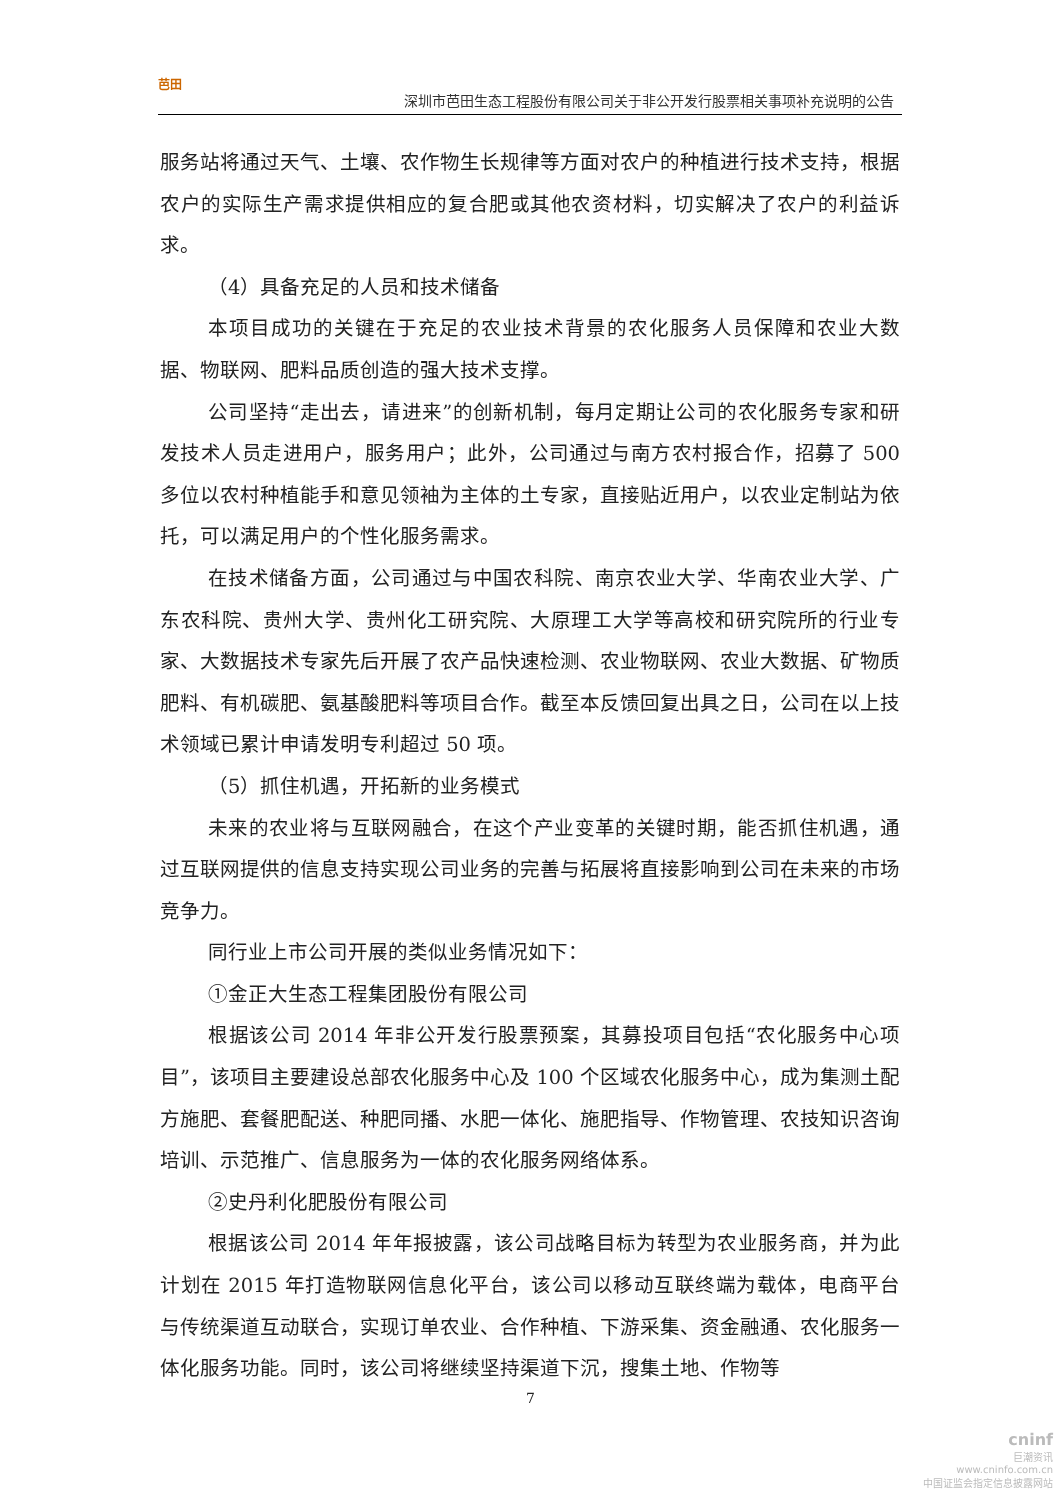芭田
深圳市芭田生态工程股份有限公司关于非公开发行股票相关事项补充说明的公告
服务站将通过天气、土壤、农作物生长规律等方面对农户的种植进行技术支持，根据农户的实际生产需求提供相应的复合肥或其他农资材料，切实解决了农户的利益诉求。
（4）具备充足的人员和技术储备
本项目成功的关键在于充足的农业技术背景的农化服务人员保障和农业大数据、物联网、肥料品质创造的强大技术支撑。
公司坚持“走出去，请进来”的创新机制，每月定期让公司的农化服务专家和研发技术人员走进用户，服务用户；此外，公司通过与南方农村报合作，招募了 500 多位以农村种植能手和意见领袖为主体的土专家，直接贴近用户，以农业定制站为依托，可以满足用户的个性化服务需求。
在技术储备方面，公司通过与中国农科院、南京农业大学、华南农业大学、广东农科院、贵州大学、贵州化工研究院、大原理工大学等高校和研究院所的行业专家、大数据技术专家先后开展了农产品快速检测、农业物联网、农业大数据、矿物质肥料、有机碳肥、氨基酸肥料等项目合作。截至本反馈回复出具之日，公司在以上技术领域已累计申请发明专利超过 50 项。
（5）抓住机遇，开拓新的业务模式
未来的农业将与互联网融合，在这个产业变革的关键时期，能否抓住机遇，通过互联网提供的信息支持实现公司业务的完善与拓展将直接影响到公司在未来的市场竞争力。
同行业上市公司开展的类似业务情况如下：
①金正大生态工程集团股份有限公司
根据该公司 2014 年非公开发行股票预案，其募投项目包括“农化服务中心项目”，该项目主要建设总部农化服务中心及 100 个区域农化服务中心，成为集测土配方施肥、套餐肥配送、种肥同播、水肥一体化、施肥指导、作物管理、农技知识咨询培训、示范推广、信息服务为一体的农化服务网络体系。
②史丹利化肥股份有限公司
根据该公司 2014 年年报披露，该公司战略目标为转型为农业服务商，并为此计划在 2015 年打造物联网信息化平台，该公司以移动互联终端为载体，电商平台与传统渠道互动联合，实现订单农业、合作种植、下游采集、资金融通、农化服务一体化服务功能。同时，该公司将继续坚持渠道下沉，搜集土地、作物等
7
cninf
巨潮资讯
www.cninfo.com.cn
中国证监会指定信息披露网站